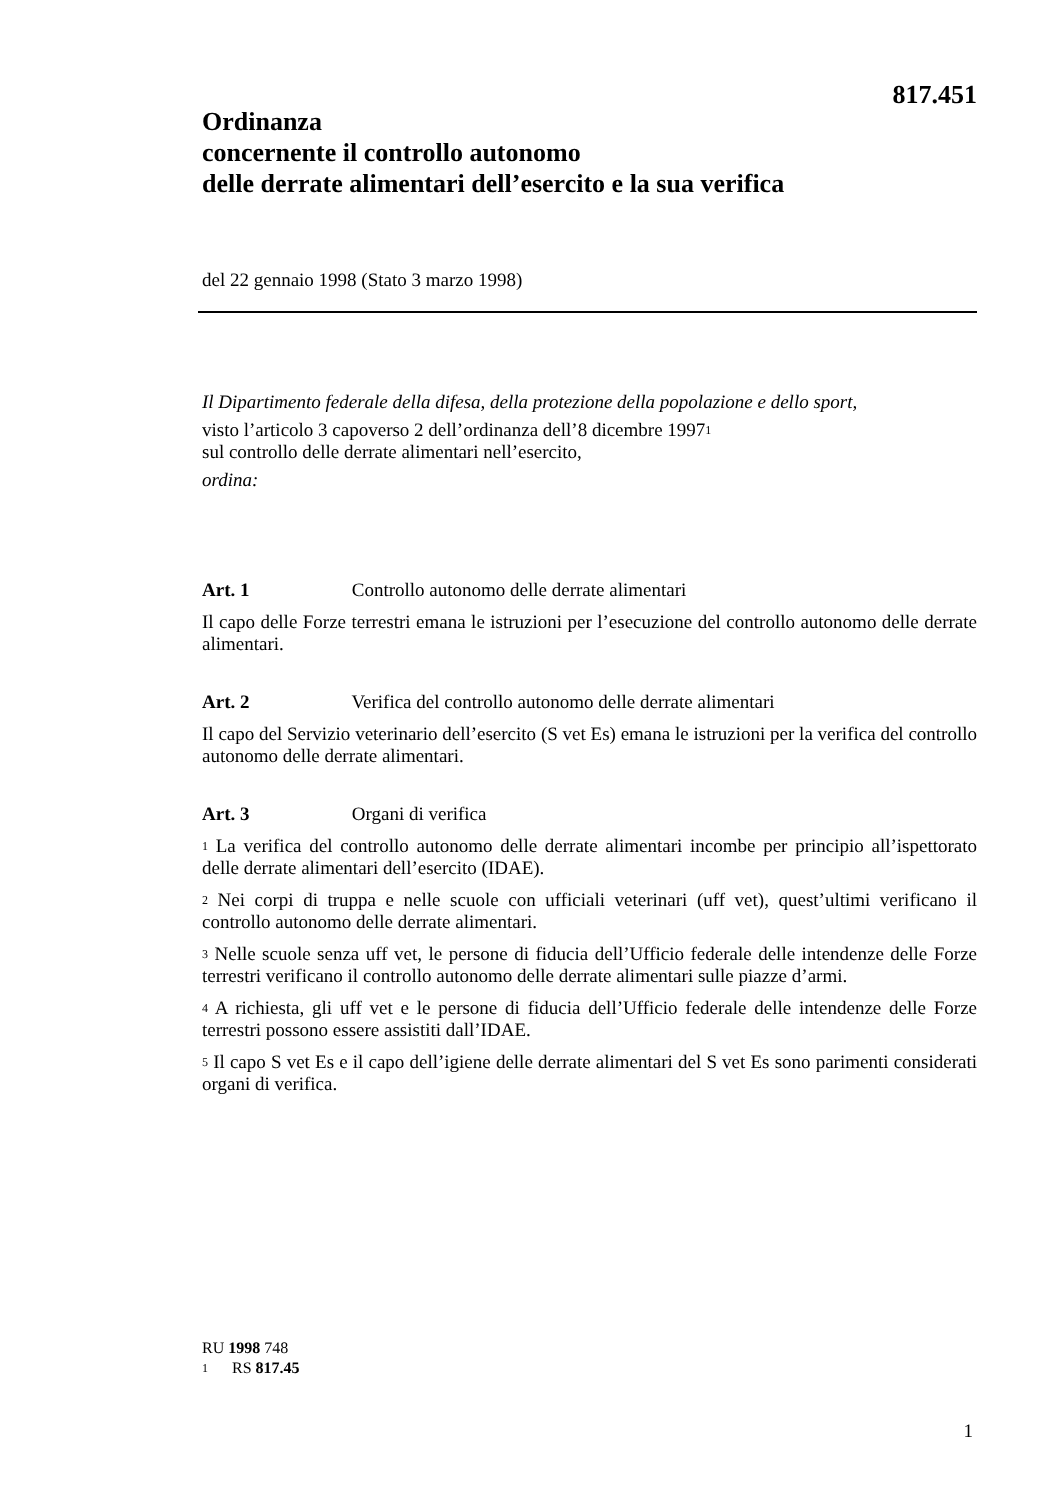817.451
Ordinanza
concernente il controllo autonomo
delle derrate alimentari dell’esercito e la sua verifica
del 22 gennaio 1998 (Stato 3 marzo 1998)
Il Dipartimento federale della difesa, della protezione della popolazione e dello sport,
visto l’articolo 3 capoverso 2 dell’ordinanza dell’8 dicembre 1997<sup>1</sup>
sul controllo delle derrate alimentari nell’esercito,
ordina:
Art. 1 Controllo autonomo delle derrate alimentari
Il capo delle Forze terrestri emana le istruzioni per l’esecuzione del controllo autonomo delle derrate alimentari.
Art. 2 Verifica del controllo autonomo delle derrate alimentari
Il capo del Servizio veterinario dell’esercito (S vet Es) emana le istruzioni per la verifica del controllo autonomo delle derrate alimentari.
Art. 3 Organi di verifica
<sup>1</sup> La verifica del controllo autonomo delle derrate alimentari incombe per principio all’ispettorato delle derrate alimentari dell’esercito (IDAE).
<sup>2</sup> Nei corpi di truppa e nelle scuole con ufficiali veterinari (uff vet), quest’ultimi verificano il controllo autonomo delle derrate alimentari.
<sup>3</sup> Nelle scuole senza uff vet, le persone di fiducia dell’Ufficio federale delle intendenze delle Forze terrestri verificano il controllo autonomo delle derrate alimentari sulle piazze d’armi.
<sup>4</sup> A richiesta, gli uff vet e le persone di fiducia dell’Ufficio federale delle intendenze delle Forze terrestri possono essere assistiti dall’IDAE.
<sup>5</sup> Il capo S vet Es e il capo dell’igiene delle derrate alimentari del S vet Es sono parimenti considerati organi di verifica.
RU 1998 748
<sup>1</sup> RS 817.45
1